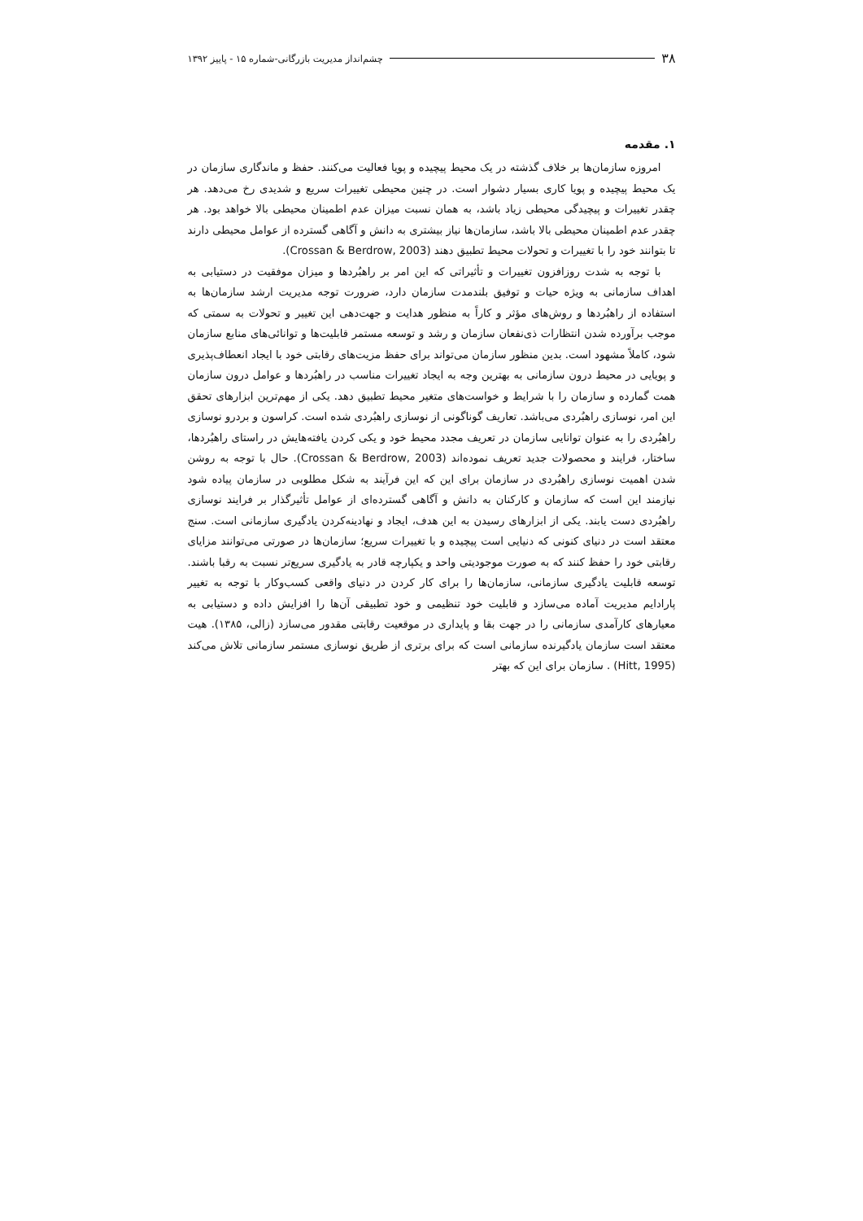۳۸ چشم‌انداز مدیریت بازرگانی-شماره ۱۵ - پاییز ۱۳۹۲
۱. مقدمه
امروزه سازمان‌ها بر خلاف گذشته در یک محیط پیچیده و پویا فعالیت می‌کنند. حفظ و ماندگاری سازمان در یک محیط پیچیده و پویا کاری بسیار دشوار است. در چنین محیطی تغییرات سریع و شدیدی رخ می‌دهد. هر چقدر تغییرات و پیچیدگی محیطی زیاد باشد، به همان نسبت میزان عدم اطمینان محیطی بالا خواهد بود. هر چقدر عدم اطمینان محیطی بالا باشد، سازمان‌ها نیاز بیشتری به دانش و آگاهی گسترده از عوامل محیطی دارند تا بتوانند خود را با تغییرات و تحولات محیط تطبیق دهند (Crossan & Berdrow, 2003).
با توجه به شدت روزافزون تغییرات و تأثیراتی که این امر بر راهبُردها و میزان موفقیت در دستیابی به اهداف سازمانی به ویژه حیات و توفیق بلندمدت سازمان دارد، ضرورت توجه مدیریت ارشد سازمان‌ها به استفاده از راهبُردها و روش‌های مؤثر و کاراً به منظور هدایت و جهت‌دهی این تغییر و تحولات به سمتی که موجب برآورده شدن انتظارات ذی‌نفعان سازمان و رشد و توسعه مستمر قابلیت‌ها و توانائی‌های منابع سازمان شود، کاملاً مشهود است. بدین منظور سازمان می‌تواند برای حفظ مزیت‌های رقابتی خود با ایجاد انعطاف‌پذیری و پویایی در محیط درون سازمانی به بهترین وجه به ایجاد تغییرات مناسب در راهبُردها و عوامل درون سازمان همت گمارده و سازمان را با شرایط و خواست‌های متغیر محیط تطبیق دهد. یکی از مهم‌ترین ابزارهای تحقق این امر، نوسازی راهبُردی می‌باشد. تعاریف گوناگونی از نوسازی راهبُردی شده است. کراسون و بردرو نوسازی راهبُردی را به عنوان توانایی سازمان در تعریف مجدد محیط خود و یکی کردن یافته‌هایش در راستای راهبُردها، ساختار، فرایند و محصولات جدید تعریف نموده‌اند (Crossan & Berdrow, 2003). حال با توجه به روشن شدن اهمیت نوسازی راهبُردی در سازمان برای این که این فرآیند به شکل مطلوبی در سازمان پیاده شود نیازمند این است که سازمان و کارکنان به دانش و آگاهی گسترده‌ای از عوامل تأثیرگذار بر فرایند نوسازی راهبُردی دست یابند. یکی از ابزارهای رسیدن به این هدف، ایجاد و نهادینه‌کردن یادگیری سازمانی است. سنج معتقد است در دنیای کنونی که دنیایی است پیچیده و با تغییرات سریع؛ سازمان‌ها در صورتی می‌توانند مزایای رقابتی خود را حفظ کنند که به صورت موجودیتی واحد و یکپارچه قادر به یادگیری سریع‌تر نسبت به رقبا باشند. توسعه قابلیت یادگیری سازمانی، سازمان‌ها را برای کار کردن در دنیای واقعی کسب‌وکار با توجه به تغییر پارادایم مدیریت آماده می‌سازد و قابلیت خود تنظیمی و خود تطبیقی آن‌ها را افزایش داده و دستیابی به معیارهای کارآمدی سازمانی را در جهت بقا و پایداری در موقعیت رقابتی مقدور می‌سازد (زالی، ۱۳۸۵). هیت معتقد است سازمان یادگیرنده سازمانی است که برای برتری از طریق نوسازی مستمر سازمانی تلاش می‌کند (Hitt, 1995) . سازمان برای این که بهتر